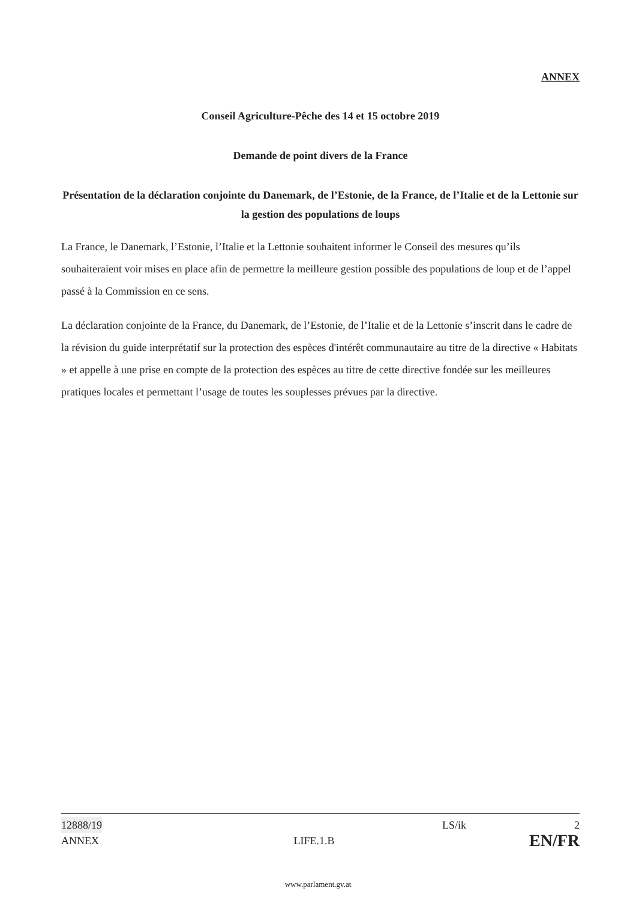ANNEX
Conseil Agriculture-Pêche des 14 et 15 octobre 2019
Demande de point divers de la France
Présentation de la déclaration conjointe du Danemark, de l’Estonie, de la France, de l’Italie et de la Lettonie sur la gestion des populations de loups
La France, le Danemark, l’Estonie, l’Italie et la Lettonie souhaitent informer le Conseil des mesures qu’ils souhaiteraient voir mises en place afin de permettre la meilleure gestion possible des populations de loup et de l’appel passé à la Commission en ce sens.
La déclaration conjointe de la France, du Danemark, de l’Estonie, de l’Italie et de la Lettonie s’inscrit dans le cadre de la révision du guide interprétatif sur la protection des espèces d'intérêt communautaire au titre de la directive « Habitats » et appelle à une prise en compte de la protection des espèces au titre de cette directive fondée sur les meilleures pratiques locales et permettant l’usage de toutes les souplesses prévues par la directive.
12888/19 LS/ik 2
ANNEX LIFE.1.B EN/FR
www.parlament.gv.at